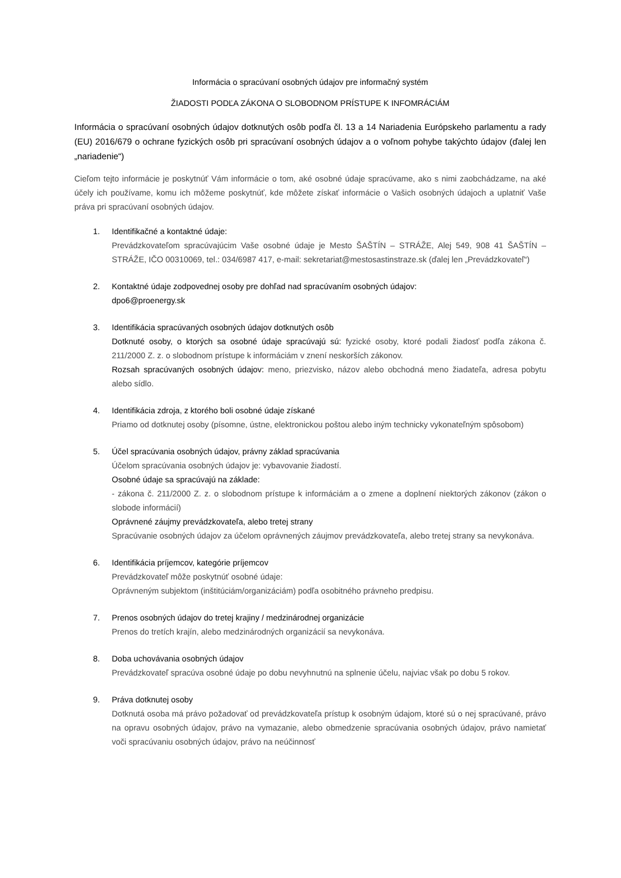Informácia o spracúvaní osobných údajov pre informačný systém
ŽIADOSTI PODĽA ZÁKONA O SLOBODNOM PRÍSTUPE K INFOMRÁCIÁM
Informácia o spracúvaní osobných údajov dotknutých osôb podľa čl. 13 a 14 Nariadenia Európskeho parlamentu a rady (EU) 2016/679 o ochrane fyzických osôb pri spracúvaní osobných údajov a o voľnom pohybe takýchto údajov (ďalej len „nariadenie“)
Cieľom tejto informácie je poskytnúť Vám informácie o tom, aké osobné údaje spracúvame, ako s nimi zaobchádzame, na aké účely ich používame, komu ich môžeme poskytnúť, kde môžete získať informácie o Vašich osobných údajoch a uplatniť Vaše práva pri spracúvaní osobných údajov.
1. Identifikačné a kontaktné údaje:
Prevádzkovateľom spracúvajúcim Vaše osobné údaje je Mesto ŠAŠTÍN – STRÁŽE, Alej 549, 908 41 ŠAŠTÍN – STRÁŽE, IČO 00310069, tel.: 034/6987 417, e-mail: sekretariat@mestosastinstraze.sk (ďalej len „Prevádzkovateľ“)
2. Kontaktné údaje zodpovednej osoby pre dohľad nad spracúvaním osobných údajov:
dpo6@proenergy.sk
3. Identifikácia spracúvaných osobných údajov dotknutých osôb
Dotknuté osoby, o ktorých sa osobné údaje spracúvajú sú: fyzické osoby, ktoré podali žiadosť podľa zákona č. 211/2000 Z. z. o slobodnom prístupe k informáciám v znení neskorších zákonov.
Rozsah spracúvaných osobných údajov: meno, priezvisko, názov alebo obchodná meno žiadateľa, adresa pobytu alebo sídlo.
4. Identifikácia zdroja, z ktorého boli osobné údaje získané
Priamo od dotknutej osoby (písomne, ústne, elektronickou poštou alebo iným technicky vykonateľným spôsobom)
5. Účel spracúvania osobných údajov, právny základ spracúvania
Účelom spracúvania osobných údajov je: vybavovanie žiadostí.
Osobné údaje sa spracúvajú na základe:
- zákona č. 211/2000 Z. z. o slobodnom prístupe k informáciám a o zmene a doplnení niektorých zákonov (zákon o slobode informácií)
Oprávnené záujmy prevádzkovateľa, alebo tretej strany
Spracúvanie osobných údajov za účelom oprávnených záujmov prevádzkovateľa, alebo tretej strany sa nevykonáva.
6. Identifikácia príjemcov, kategórie príjemcov
Prevádzkovateľ môže poskytnúť osobné údaje:
Oprávneným subjektom (inštitúciám/organizáciám) podľa osobitného právneho predpisu.
7. Prenos osobných údajov do tretej krajiny / medzinárodnej organizácie
Prenos do tretích krajín, alebo medzinárodných organizácií sa nevykonáva.
8. Doba uchovávania osobných údajov
Prevádzkovateľ spracúva osobné údaje po dobu nevyhnutnú na splnenie účelu, najviac však po dobu 5 rokov.
9. Práva dotknutej osoby
Dotknutá osoba má právo požadovať od prevádzkovateľa prístup k osobným údajom, ktoré sú o nej spracúvané, právo na opravu osobných údajov, právo na vymazanie, alebo obmedzenie spracúvania osobných údajov, právo namietať voči spracúvaniu osobných údajov, právo na neúčinnosť